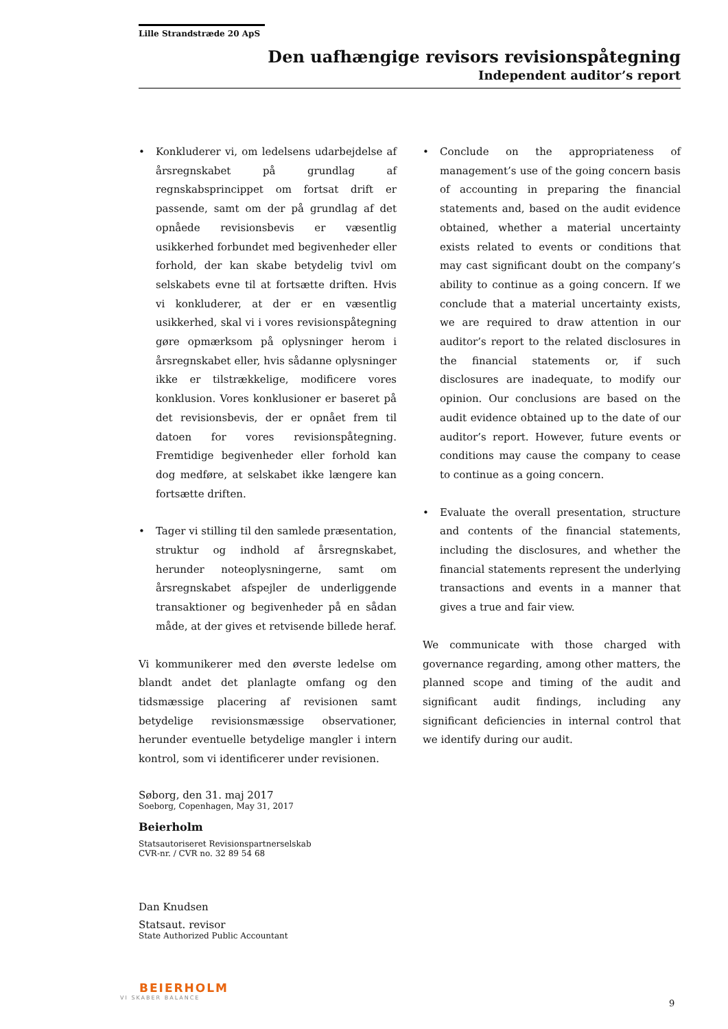Lille Strandstræde 20 ApS
Den uafhængige revisors revisionspåtegning
Independent auditor’s report
• Konkluderer vi, om ledelsens udarbejdelse af årsregnskabet på grundlag af regnskabsprincippet om fortsat drift er passende, samt om der på grundlag af det opnåede revisionsbevis er væsentlig usikkerhed forbundet med begivenheder eller forhold, der kan skabe betydelig tvivl om selskabets evne til at fortsætte driften. Hvis vi konkluderer, at der er en væsentlig usikkerhed, skal vi i vores revisionspåtegning gøre opmærksom på oplysninger herom i årsregnskabet eller, hvis sådanne oplysninger ikke er tilstrækkelige, modificere vores konklusion. Vores konklusioner er baseret på det revisionsbevis, der er opnået frem til datoen for vores revisionspåtegning. Fremtidige begivenheder eller forhold kan dog medføre, at selskabet ikke længere kan fortsætte driften.
• Tager vi stilling til den samlede præsentation, struktur og indhold af årsregnskabet, herunder noteoplysningerne, samt om årsregnskabet afspejler de underliggende transaktioner og begivenheder på en sådan måde, at der gives et retvisende billede heraf.
Vi kommunikerer med den øverste ledelse om blandt andet det planlagte omfang og den tidsmæssige placering af revisionen samt betydelige revisionsmæssige observationer, herunder eventuelle betydelige mangler i intern kontrol, som vi identificerer under revisionen.
• Conclude on the appropriateness of management’s use of the going concern basis of accounting in preparing the financial statements and, based on the audit evidence obtained, whether a material uncertainty exists related to events or conditions that may cast significant doubt on the company’s ability to continue as a going concern. If we conclude that a material uncertainty exists, we are required to draw attention in our auditor’s report to the related disclosures in the financial statements or, if such disclosures are inadequate, to modify our opinion. Our conclusions are based on the audit evidence obtained up to the date of our auditor’s report. However, future events or conditions may cause the company to cease to continue as a going concern.
• Evaluate the overall presentation, structure and contents of the financial statements, including the disclosures, and whether the financial statements represent the underlying transactions and events in a manner that gives a true and fair view.
We communicate with those charged with governance regarding, among other matters, the planned scope and timing of the audit and significant audit findings, including any significant deficiencies in internal control that we identify during our audit.
Søborg, den 31. maj 2017
Soeborg, Copenhagen, May 31, 2017
Beierholm
Statsautoriseret Revisionspartnerselskab
CVR-nr. / CVR no. 32 89 54 68
Dan Knudsen
Statsaut. revisor
State Authorized Public Accountant
BEIERHOLM
VI SKABER BALANCE
9